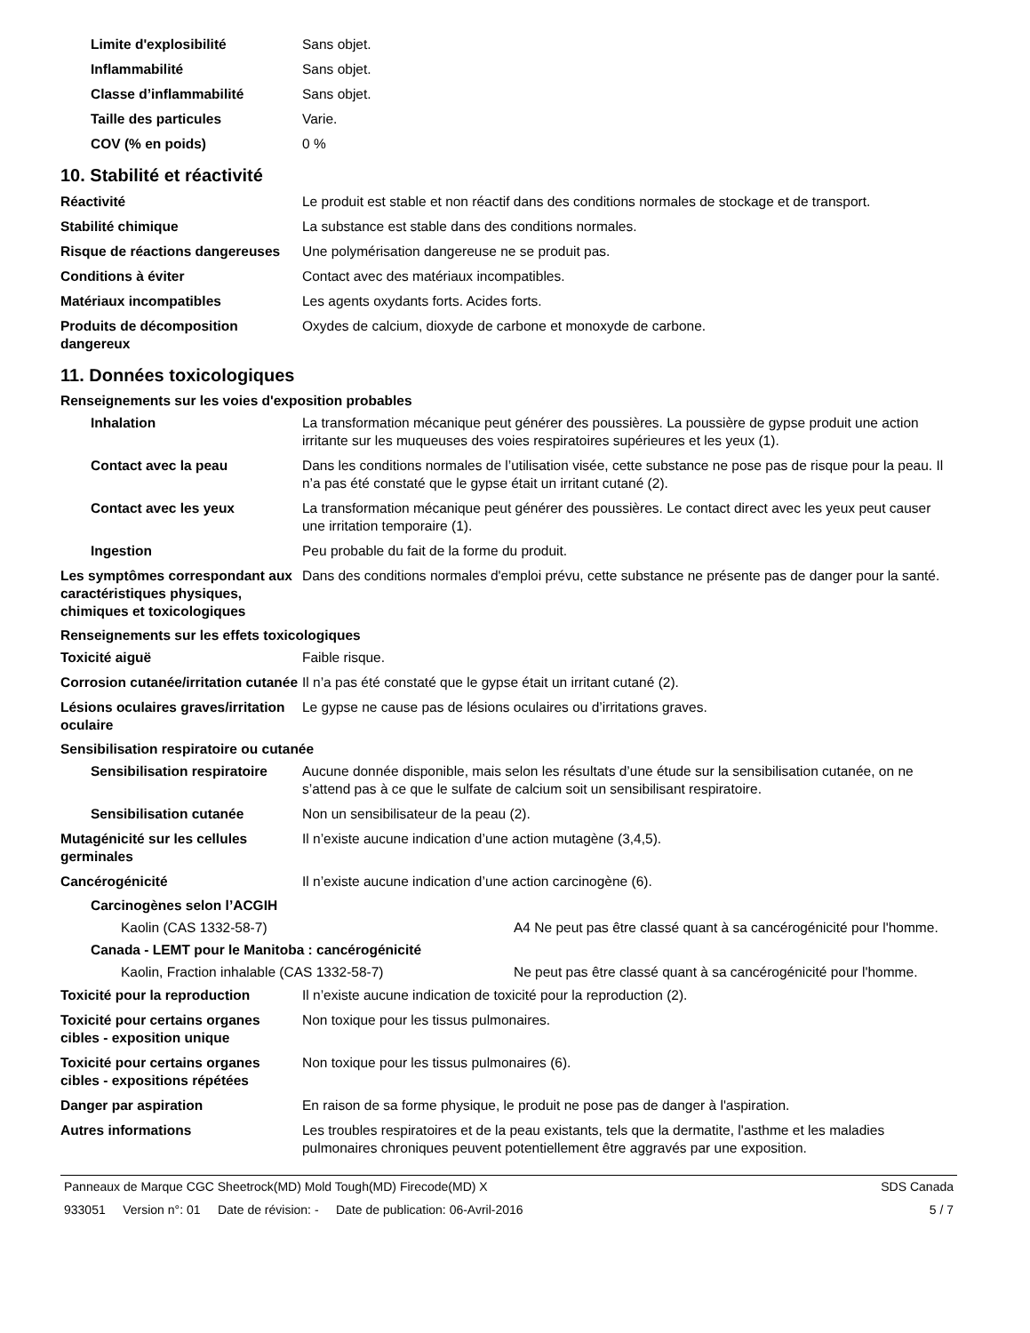Limite d'explosibilité Sans objet.
Inflammabilité Sans objet.
Classe d’inflammabilité Sans objet.
Taille des particules Varie.
COV (% en poids) 0 %
10. Stabilité et réactivité
Réactivité Le produit est stable et non réactif dans des conditions normales de stockage et de transport.
Stabilité chimique La substance est stable dans des conditions normales.
Risque de réactions dangereuses
Une polymérisation dangereuse ne se produit pas.
Conditions à éviter Contact avec des matériaux incompatibles.
Matériaux incompatibles Les agents oxydants forts. Acides forts.
Produits de décomposition dangereux
Oxydes de calcium, dioxyde de carbone et monoxyde de carbone.
11. Données toxicologiques
Renseignements sur les voies d'exposition probables
Inhalation La transformation mécanique peut générer des poussières. La poussière de gypse produit une action irritante sur les muqueuses des voies respiratoires supérieures et les yeux (1).
Contact avec la peau Dans les conditions normales de l’utilisation visée, cette substance ne pose pas de risque pour la peau. Il n’a pas été constaté que le gypse était un irritant cutané (2).
Contact avec les yeux La transformation mécanique peut générer des poussières. Le contact direct avec les yeux peut causer une irritation temporaire (1).
Ingestion Peu probable du fait de la forme du produit.
Les symptômes correspondant aux caractéristiques physiques, chimiques et toxicologiques
Dans des conditions normales d'emploi prévu, cette substance ne présente pas de danger pour la santé.
Renseignements sur les effets toxicologiques
Toxicité aiguë Faible risque.
Corrosion cutanée/irritation cutanée
Il n’a pas été constaté que le gypse était un irritant cutané (2).
Lésions oculaires graves/irritation oculaire
Le gypse ne cause pas de lésions oculaires ou d’irritations graves.
Sensibilisation respiratoire ou cutanée
Sensibilisation respiratoire
Aucune donnée disponible, mais selon les résultats d’une étude sur la sensibilisation cutanée, on ne s’attend pas à ce que le sulfate de calcium soit un sensibilisant respiratoire.
Sensibilisation cutanée Non un sensibilisateur de la peau (2).
Mutagénicité sur les cellules germinales
Il n’existe aucune indication d’une action mutagène (3,4,5).
Cancérogénicité Il n’existe aucune indication d’une action carcinogène (6).
Carcinogènes selon l’ACGIH
Kaolin (CAS 1332-58-7) A4 Ne peut pas être classé quant à sa cancérogénicité pour l'homme.
Canada - LEMT pour le Manitoba : cancérogénicité
Kaolin, Fraction inhalable (CAS 1332-58-7) Ne peut pas être classé quant à sa cancérogénicité pour l'homme.
Toxicité pour la reproduction Il n’existe aucune indication de toxicité pour la reproduction (2).
Toxicité pour certains organes cibles - exposition unique
Non toxique pour les tissus pulmonaires.
Toxicité pour certains organes cibles - expositions répétées
Non toxique pour les tissus pulmonaires (6).
Danger par aspiration En raison de sa forme physique, le produit ne pose pas de danger à l'aspiration.
Autres informations Les troubles respiratoires et de la peau existants, tels que la dermatite, l'asthme et les maladies pulmonaires chroniques peuvent potentiellement être aggravés par une exposition.
Panneaux de Marque CGC Sheetrock(MD) Mold Tough(MD) Firecode(MD) X SDS Canada
933051 Version n°: 01 Date de révision: - Date de publication: 06-Avril-2016 5 / 7